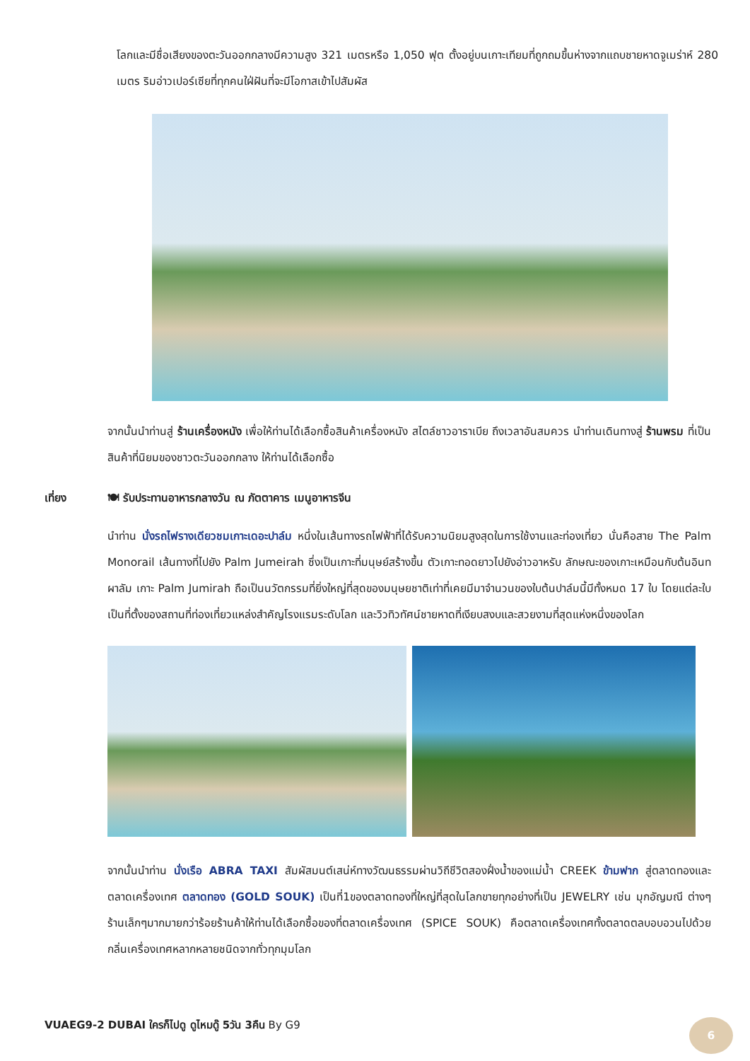โลกและมีชื่อเสียงของตะวันออกกลางมีความสูง 321 เมตรหรือ 1,050 ฟุต ตั้งอยู่บนเกาะเทียมที่ถูกถมขึ้นห่างจากแถบชายหาดจูเมร่าห์ 280 เมตร ริมอ่าวเปอร์เซียที่ทุกคนใฝ่ฝันที่จะมีโอกาสเข้าไปสัมผัส
จากนั้นนำท่านสู่ ร้านเครื่องหนัง เพื่อให้ท่านได้เลือกซื้อสินค้าเครื่องหนัง สไตล์ชาวอาราเบีย ถึงเวลาอันสมควร นำท่านเดินทางสู่ ร้านพรม ที่เป็นสินค้าที่นิยมของชาวตะวันออกกลาง ให้ท่านได้เลือกซื้อ
เที่ยง 🍽 รับประทานอาหารกลางวัน ณ ภัตตาคาร เมนูอาหารจีน
นำท่าน นั่งรถไฟรางเดียวชมเกาะเดอะปาล์ม หนึ่งในเส้นทางรถไฟฟ้าที่ได้รับความนิยมสูงสุดในการใช้งานและท่องเที่ยว นั่นคือสาย The Palm Monorail เส้นทางที่ไปยัง Palm Jumeirah ซึ่งเป็นเกาะที่มนุษย์สร้างขึ้น ตัวเกาะทอดยาวไปยังอ่าวอาหรับ ลักษณะของเกาะเหมือนกับต้นอินทผาลัม เกาะ Palm Jumirah ถือเป็นนวัตกรรมที่ยิ่งใหญ่ที่สุดของมนุษยชาติเท่าที่เคยมีมาจำนวนของใบต้นปาล์มนี้มีทั้งหมด 17 ใบ โดยแต่ละใบเป็นที่ตั้งของสถานที่ท่องเที่ยวแหล่งสำคัญโรงแรมระดับโลก และวิวทิวทัศน์ชายหาดที่เงียบสงบและสวยงามที่สุดแห่งหนึ่งของโลก
จากนั้นนำท่าน นั่งเรือ ABRA TAXI สัมผัสมนต์เสน่ห์ทางวัฒนธรรมผ่านวิถีชีวิตสองฝั่งน้ำของแม่น้ำ CREEK ข้ามฟาก สู่ตลาดทองและตลาดเครื่องเทศ ตลาดทอง (GOLD SOUK) เป็นที่1ของตลาดทองที่ใหญ่ที่สุดในโลกขายทุกอย่างที่เป็น JEWELRY เช่น มุกอัญมณี ต่างๆร้านเล็กๆมากมายกว่าร้อยร้านค้าให้ท่านได้เลือกซื้อของที่ตลาดเครื่องเทศ (SPICE SOUK) คือตลาดเครื่องเทศทั้งตลาดตลบอบอวนไปด้วยกลิ่นเครื่องเทศหลากหลายชนิดจากทั่วทุกมุมโลก
VUAEG9-2 DUBAI ใครก็ไปดู ดูไหมดู๊ 5วัน 3คืน By G9
6